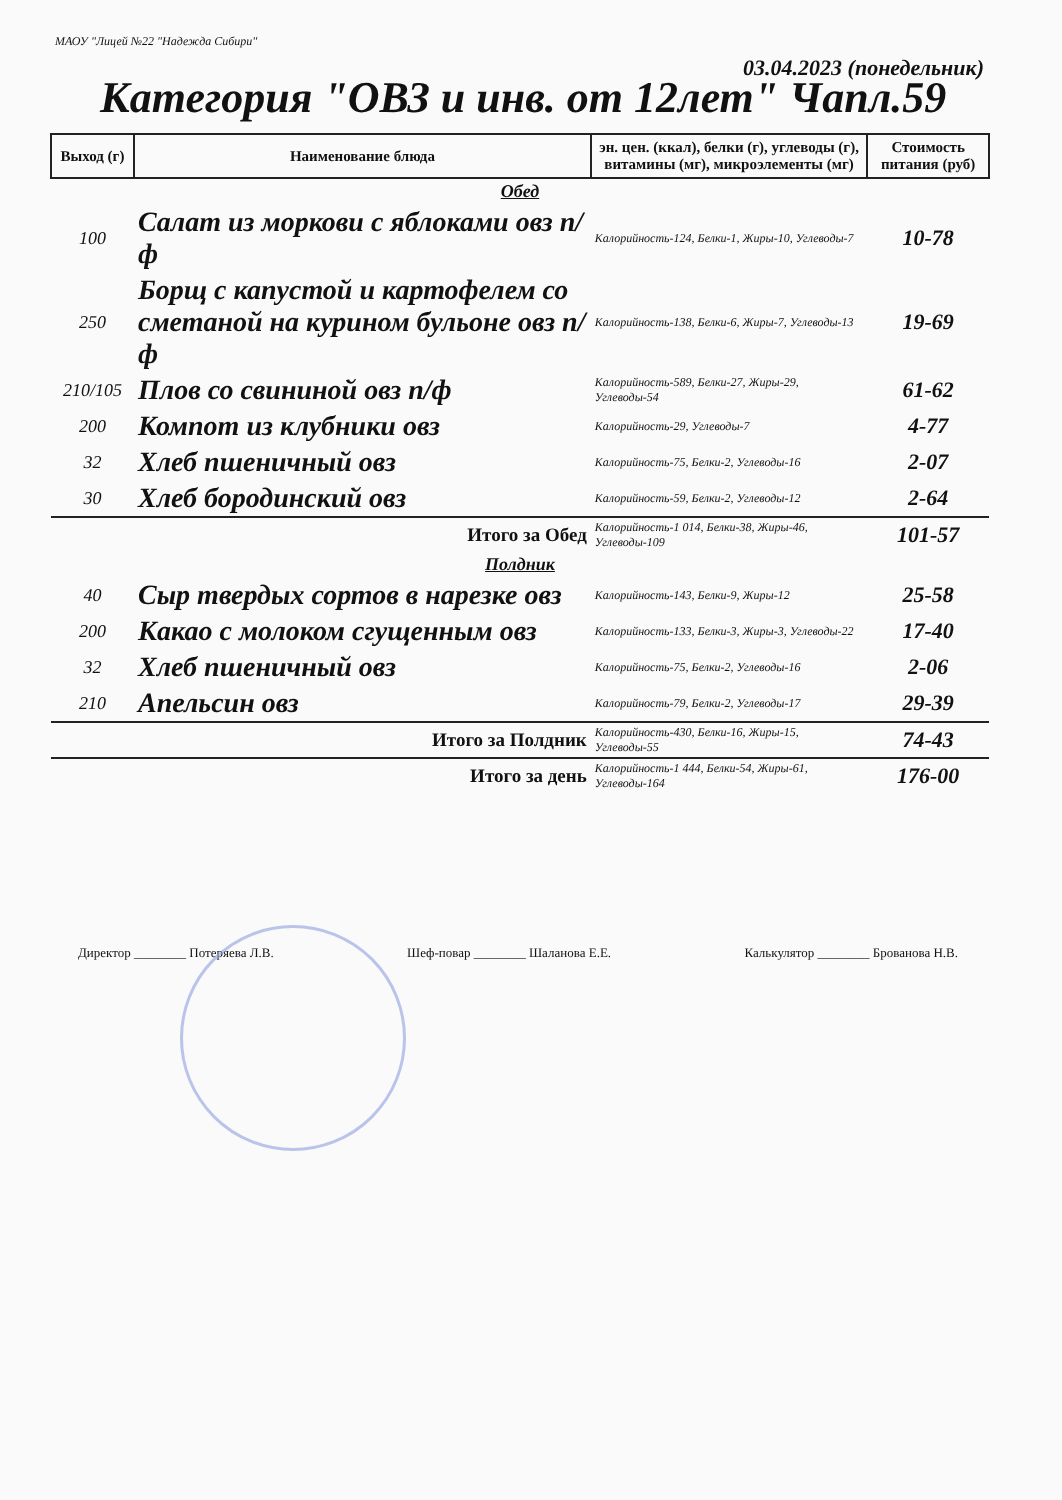МАОУ "Лицей №22 "Надежда Сибири"
03.04.2023 (понедельник)
Категория "ОВЗ и инв. от 12лет" Чапл.59
| Выход (г) | Наименование блюда | эн. цен. (ккал), белки (г), углеводы (г), витамины (мг), микроэлементы (мг) | Стоимость питания (руб) |
| --- | --- | --- | --- |
| Обед | | | |
| 100 | Салат из моркови с яблоками овз п/ф | Калорийность-124, Белки-1, Жиры-10, Углеводы-7 | 10-78 |
| 250 | Борщ с капустой и картофелем со сметаной на курином бульоне овз п/ф | Калорийность-138, Белки-6, Жиры-7, Углеводы-13 | 19-69 |
| 210/105 | Плов со свининой овз п/ф | Калорийность-589, Белки-27, Жиры-29, Углеводы-54 | 61-62 |
| 200 | Компот из клубники овз | Калорийность-29, Углеводы-7 | 4-77 |
| 32 | Хлеб пшеничный овз | Калорийность-75, Белки-2, Углеводы-16 | 2-07 |
| 30 | Хлеб бородинский овз | Калорийность-59, Белки-2, Углеводы-12 | 2-64 |
| Итого за Обед | | Калорийность-1 014, Белки-38, Жиры-46, Углеводы-109 | 101-57 |
| Полдник | | | |
| 40 | Сыр твердых сортов в нарезке овз | Калорийность-143, Белки-9, Жиры-12 | 25-58 |
| 200 | Какао с молоком сгущенным овз | Калорийность-133, Белки-3, Жиры-3, Углеводы-22 | 17-40 |
| 32 | Хлеб пшеничный овз | Калорийность-75, Белки-2, Углеводы-16 | 2-06 |
| 210 | Апельсин овз | Калорийность-79, Белки-2, Углеводы-17 | 29-39 |
| Итого за Полдник | | Калорийность-430, Белки-16, Жиры-15, Углеводы-55 | 74-43 |
| Итого за день | | Калорийность-1 444, Белки-54, Жиры-61, Углеводы-164 | 176-00 |
Директор ________ Потеряева Л.В. Шеф-повар ________ Шаланова Е.Е. Калькулятор ________ Брованова Н.В.